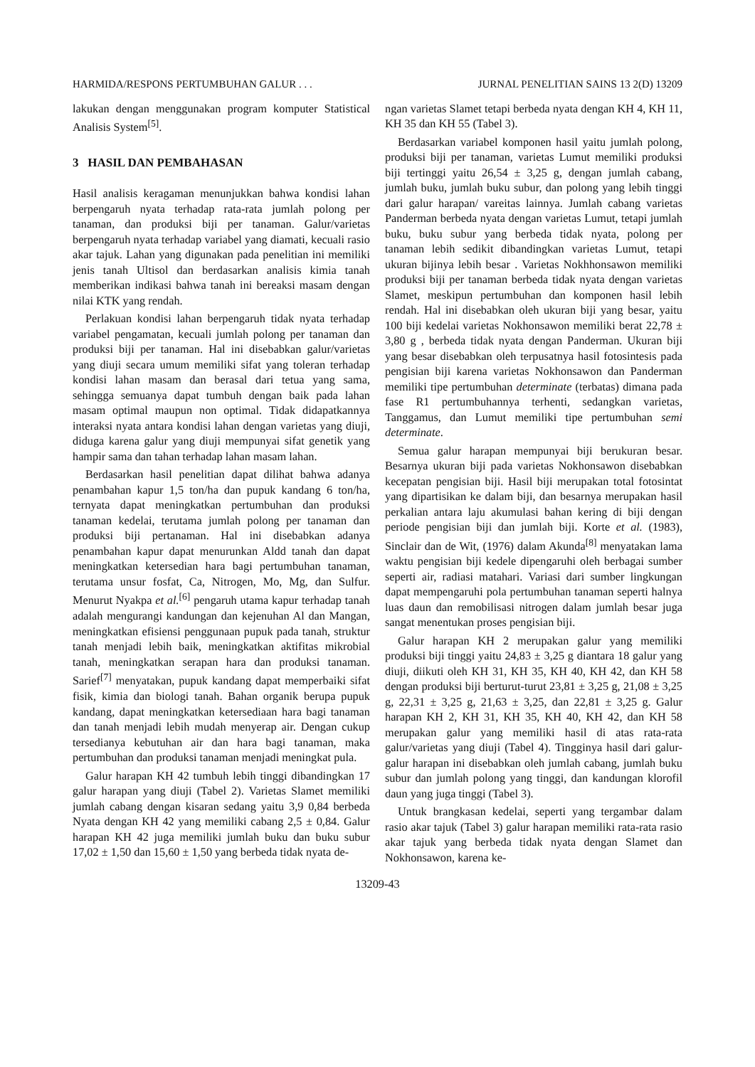HARMIDA/RESPONS PERTUMBUHAN GALUR . . . JURNAL PENELITIAN SAINS 13 2(D) 13209
lakukan dengan menggunakan program komputer Statistical Analisis System<sup>[5]</sup>.
3 HASIL DAN PEMBAHASAN
Hasil analisis keragaman menunjukkan bahwa kondisi lahan berpengaruh nyata terhadap rata-rata jumlah polong per tanaman, dan produksi biji per tanaman. Galur/varietas berpengaruh nyata terhadap variabel yang diamati, kecuali rasio akar tajuk. Lahan yang digunakan pada penelitian ini memiliki jenis tanah Ultisol dan berdasarkan analisis kimia tanah memberikan indikasi bahwa tanah ini bereaksi masam dengan nilai KTK yang rendah.
Perlakuan kondisi lahan berpengaruh tidak nyata terhadap variabel pengamatan, kecuali jumlah polong per tanaman dan produksi biji per tanaman. Hal ini disebabkan galur/varietas yang diuji secara umum memiliki sifat yang toleran terhadap kondisi lahan masam dan berasal dari tetua yang sama, sehingga semuanya dapat tumbuh dengan baik pada lahan masam optimal maupun non optimal. Tidak didapatkannya interaksi nyata antara kondisi lahan dengan varietas yang diuji, diduga karena galur yang diuji mempunyai sifat genetik yang hampir sama dan tahan terhadap lahan masam lahan.
Berdasarkan hasil penelitian dapat dilihat bahwa adanya penambahan kapur 1,5 ton/ha dan pupuk kandang 6 ton/ha, ternyata dapat meningkatkan pertumbuhan dan produksi tanaman kedelai, terutama jumlah polong per tanaman dan produksi biji pertanaman. Hal ini disebabkan adanya penambahan kapur dapat menurunkan Aldd tanah dan dapat meningkatkan ketersedian hara bagi pertumbuhan tanaman, terutama unsur fosfat, Ca, Nitrogen, Mo, Mg, dan Sulfur. Menurut Nyakpa et al.<sup>[6]</sup> pengaruh utama kapur terhadap tanah adalah mengurangi kandungan dan kejenuhan Al dan Mangan, meningkatkan efisiensi penggunaan pupuk pada tanah, struktur tanah menjadi lebih baik, meningkatkan aktifitas mikrobial tanah, meningkatkan serapan hara dan produksi tanaman. Sarief<sup>[7]</sup> menyatakan, pupuk kandang dapat memperbaiki sifat fisik, kimia dan biologi tanah. Bahan organik berupa pupuk kandang, dapat meningkatkan ketersediaan hara bagi tanaman dan tanah menjadi lebih mudah menyerap air. Dengan cukup tersedianya kebutuhan air dan hara bagi tanaman, maka pertumbuhan dan produksi tanaman menjadi meningkat pula.
Galur harapan KH 42 tumbuh lebih tinggi dibandingkan 17 galur harapan yang diuji (Tabel 2). Varietas Slamet memiliki jumlah cabang dengan kisaran sedang yaitu 3,9 0,84 berbeda Nyata dengan KH 42 yang memiliki cabang 2,5 ± 0,84. Galur harapan KH 42 juga memiliki jumlah buku dan buku subur 17,02 ± 1,50 dan 15,60 ± 1,50 yang berbeda tidak nyata de-
ngan varietas Slamet tetapi berbeda nyata dengan KH 4, KH 11, KH 35 dan KH 55 (Tabel 3).
Berdasarkan variabel komponen hasil yaitu jumlah polong, produksi biji per tanaman, varietas Lumut memiliki produksi biji tertinggi yaitu 26,54 ± 3,25 g, dengan jumlah cabang, jumlah buku, jumlah buku subur, dan polong yang lebih tinggi dari galur harapan/ vareitas lainnya. Jumlah cabang varietas Panderman berbeda nyata dengan varietas Lumut, tetapi jumlah buku, buku subur yang berbeda tidak nyata, polong per tanaman lebih sedikit dibandingkan varietas Lumut, tetapi ukuran bijinya lebih besar . Varietas Nokhhonsawon memiliki produksi biji per tanaman berbeda tidak nyata dengan varietas Slamet, meskipun pertumbuhan dan komponen hasil lebih rendah. Hal ini disebabkan oleh ukuran biji yang besar, yaitu 100 biji kedelai varietas Nokhonsawon memiliki berat 22,78 ± 3,80 g , berbeda tidak nyata dengan Panderman. Ukuran biji yang besar disebabkan oleh terpusatnya hasil fotosintesis pada pengisian biji karena varietas Nokhonsawon dan Panderman memiliki tipe pertumbuhan determinate (terbatas) dimana pada fase R1 pertumbuhannya terhenti, sedangkan varietas, Tanggamus, dan Lumut memiliki tipe pertumbuhan semi determinate.
Semua galur harapan mempunyai biji berukuran besar. Besarnya ukuran biji pada varietas Nokhonsawon disebabkan kecepatan pengisian biji. Hasil biji merupakan total fotosintat yang dipartisikan ke dalam biji, dan besarnya merupakan hasil perkalian antara laju akumulasi bahan kering di biji dengan periode pengisian biji dan jumlah biji. Korte et al. (1983), Sinclair dan de Wit, (1976) dalam Akunda<sup>[8]</sup> menyatakan lama waktu pengisian biji kedele dipengaruhi oleh berbagai sumber seperti air, radiasi matahari. Variasi dari sumber lingkungan dapat mempengaruhi pola pertumbuhan tanaman seperti halnya luas daun dan remobilisasi nitrogen dalam jumlah besar juga sangat menentukan proses pengisian biji.
Galur harapan KH 2 merupakan galur yang memiliki produksi biji tinggi yaitu 24,83 ± 3,25 g diantara 18 galur yang diuji, diikuti oleh KH 31, KH 35, KH 40, KH 42, dan KH 58 dengan produksi biji berturut-turut 23,81 ± 3,25 g, 21,08 ± 3,25 g, 22,31 ± 3,25 g, 21,63 ± 3,25, dan 22,81 ± 3,25 g. Galur harapan KH 2, KH 31, KH 35, KH 40, KH 42, dan KH 58 merupakan galur yang memiliki hasil di atas rata-rata galur/varietas yang diuji (Tabel 4). Tingginya hasil dari galur-galur harapan ini disebabkan oleh jumlah cabang, jumlah buku subur dan jumlah polong yang tinggi, dan kandungan klorofil daun yang juga tinggi (Tabel 3).
Untuk brangkasan kedelai, seperti yang tergambar dalam rasio akar tajuk (Tabel 3) galur harapan memiliki rata-rata rasio akar tajuk yang berbeda tidak nyata dengan Slamet dan Nokhonsawon, karena ke-
13209-43